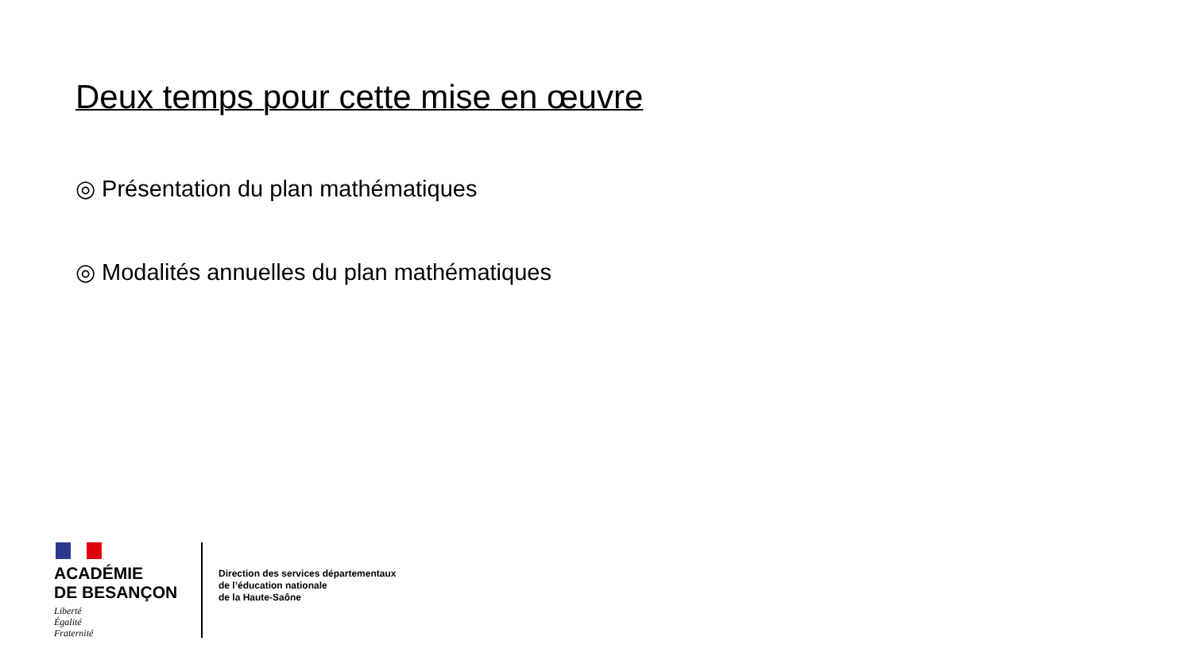Deux temps pour cette mise en œuvre
◎ Présentation du plan mathématiques
◎ Modalités annuelles du plan mathématiques
ACADÉMIE
DE BESANÇON
Liberté
Égalité
Fraternité
Direction des services départementaux
de l’éducation nationale
de la Haute-Saône